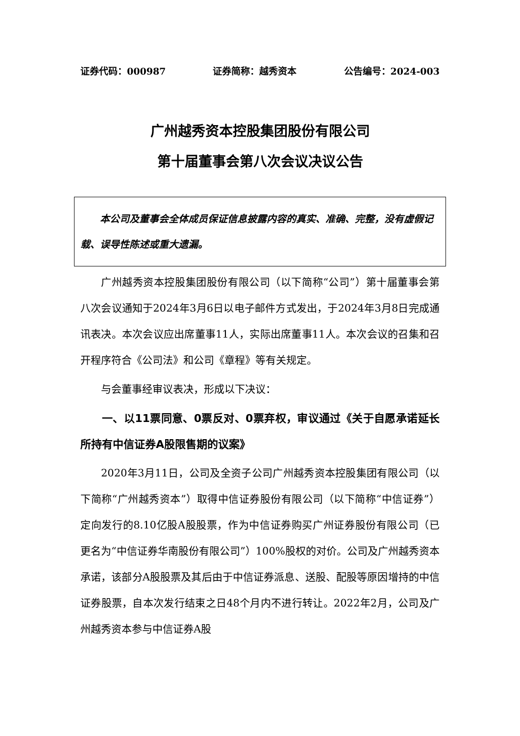证券代码：000987 证券简称：越秀资本 公告编号：2024-003
广州越秀资本控股集团股份有限公司
第十届董事会第八次会议决议公告
  本公司及董事会全体成员保证信息披露内容的真实、准确、完整，没有虚假记载、误导性陈述或重大遗漏。
广州越秀资本控股集团股份有限公司（以下简称“公司”）第十届董事会第八次会议通知于2024年3月6日以电子邮件方式发出，于2024年3月8日完成通讯表决。本次会议应出席董事11人，实际出席董事11人。本次会议的召集和召开程序符合《公司法》和公司《章程》等有关规定。
与会董事经审议表决，形成以下决议：
一、以11票同意、0票反对、0票弃权，审议通过《关于自愿承诺延长所持有中信证券A股限售期的议案》
2020年3月11日，公司及全资子公司广州越秀资本控股集团有限公司（以下简称“广州越秀资本”）取得中信证券股份有限公司（以下简称“中信证券”）定向发行的8.10亿股A股股票，作为中信证券购买广州证券股份有限公司（已更名为“中信证券华南股份有限公司”）100%股权的对价。公司及广州越秀资本承诺，该部分A股股票及其后由于中信证券派息、送股、配股等原因增持的中信证券股票，自本次发行结束之日48个月内不进行转让。2022年2月，公司及广州越秀资本参与中信证券A股